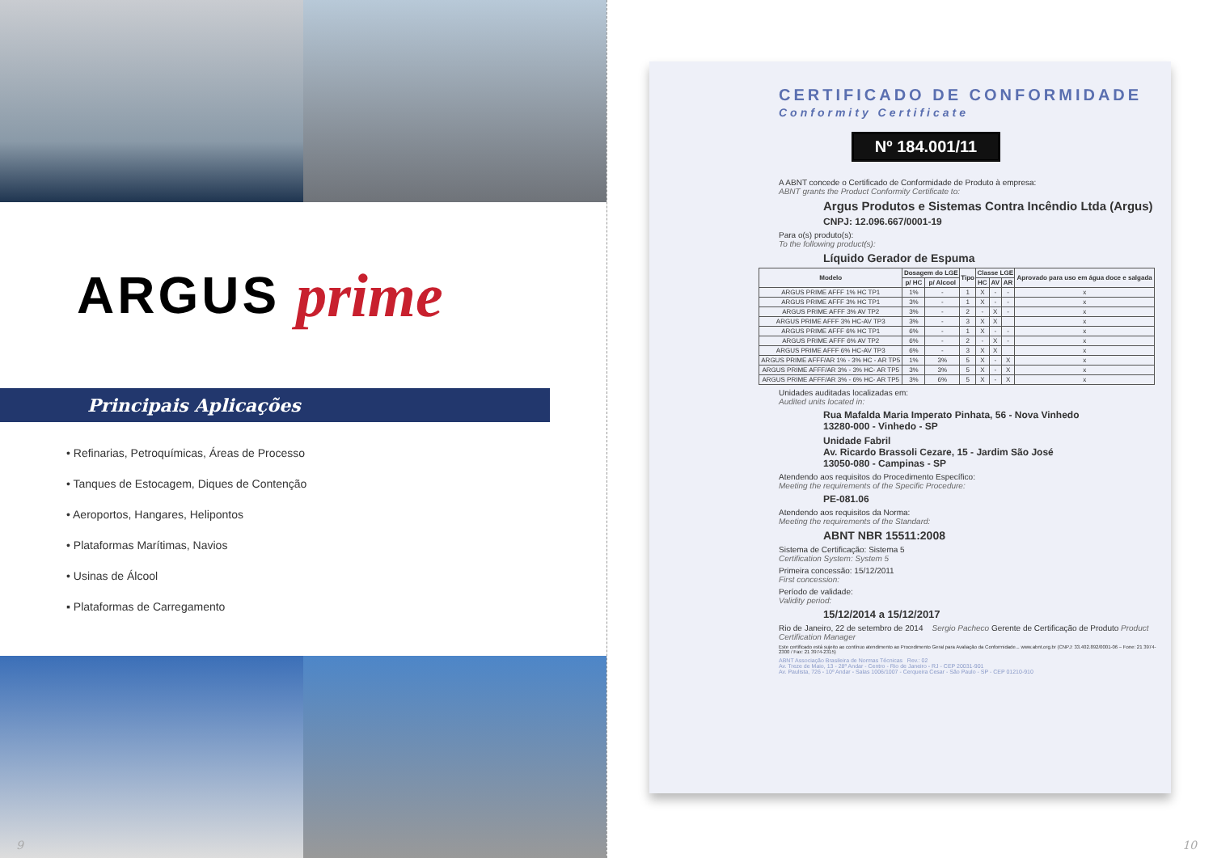ARGUS prime
Principais Aplicações
• Refinarias, Petroquímicas, Áreas de Processo
• Tanques de Estocagem, Diques de Contenção
• Aeroportos, Hangares, Helipontos
• Plataformas Marítimas, Navios
• Usinas de Álcool
▪ Plataformas de Carregamento
9
CERTIFICADO DE CONFORMIDADE
Conformity Certificate
Nº 184.001/11
A ABNT concede o Certificado de Conformidade de Produto à empresa:
ABNT grants the Product Conformity Certificate to:
Argus Produtos e Sistemas Contra Incêndio Ltda (Argus)
CNPJ: 12.096.667/0001-19
Para o(s) produto(s):
To the following product(s):
Líquido Gerador de Espuma
| Modelo | Dosagem do LGE | | Tipo | Classe LGE | | | Aprovado para uso em água doce e salgada |
| --- | --- | --- | --- | --- | --- | --- | --- |
| | p/ HC | p/ Alcool | | HC | AV | AR | |
| ARGUS PRIME AFFF 1% HC TP1 | 1% | - | 1 | X | - | - | x |
| ARGUS PRIME AFFF 3% HC TP1 | 3% | - | 1 | X | - | - | x |
| ARGUS PRIME AFFF 3% AV TP2 | 3% | - | 2 | - | X | - | x |
| ARGUS PRIME AFFF 3% HC-AV TP3 | 3% | - | 3 | X | X | | x |
| ARGUS PRIME AFFF 6% HC TP1 | 6% | - | 1 | X | - | - | x |
| ARGUS PRIME AFFF 6% AV TP2 | 6% | - | 2 | - | X | - | x |
| ARGUS PRIME AFFF 6% HC-AV TP3 | 6% | - | 3 | X | X | | x |
| ARGUS PRIME AFFF/AR 1% - 3% HC - AR TP5 | 1% | 3% | 5 | X | - | X | x |
| ARGUS PRIME AFFF/AR 3% - 3% HC- AR TP5 | 3% | 3% | 5 | X | - | X | x |
| ARGUS PRIME AFFF/AR 3% - 6% HC- AR TP5 | 3% | 6% | 5 | X | - | X | x |
Unidades auditadas localizadas em:
Audited units located in:
Rua Mafalda Maria Imperato Pinhata, 56 - Nova Vinhedo
13280-000 - Vinhedo - SP
Unidade Fabril
Av. Ricardo Brassoli Cezare, 15 - Jardim São José
13050-080 - Campinas - SP
Atendendo aos requisitos do Procedimento Específico:
Meeting the requirements of the Specific Procedure:
PE-081.06
Atendendo aos requisitos da Norma:
Meeting the requirements of the Standard:
ABNT NBR 15511:2008
Sistema de Certificação: Sistema 5
Certification System: System 5
Primeira concessão: 15/12/2011
First concession:
Período de validade:
Validity period:
15/12/2014 a 15/12/2017
Rio de Janeiro, 22 de setembro de 2014 Sergio Pacheco Gerente de Certificação de Produto Product Certification Manager
Este certificado está sujeito ao contínuo atendimento ao Procedimento Geral para Avaliação da Conformidade... www.abnt.org.br (CNPJ: 33.402.892/0001-06 – Fone: 21 3974-2300 / Fax: 21 3974-2315)
ABNT Associação Brasileira de Normas Técnicas Rev.: 02
Av. Treze de Maio, 13 - 28º Andar - Centro - Rio de Janeiro - RJ - CEP 20031-901
Av. Paulista, 726 - 10º Andar - Salas 1006/1007 - Cerqueira Cesar - São Paulo - SP - CEP 01210-910
10